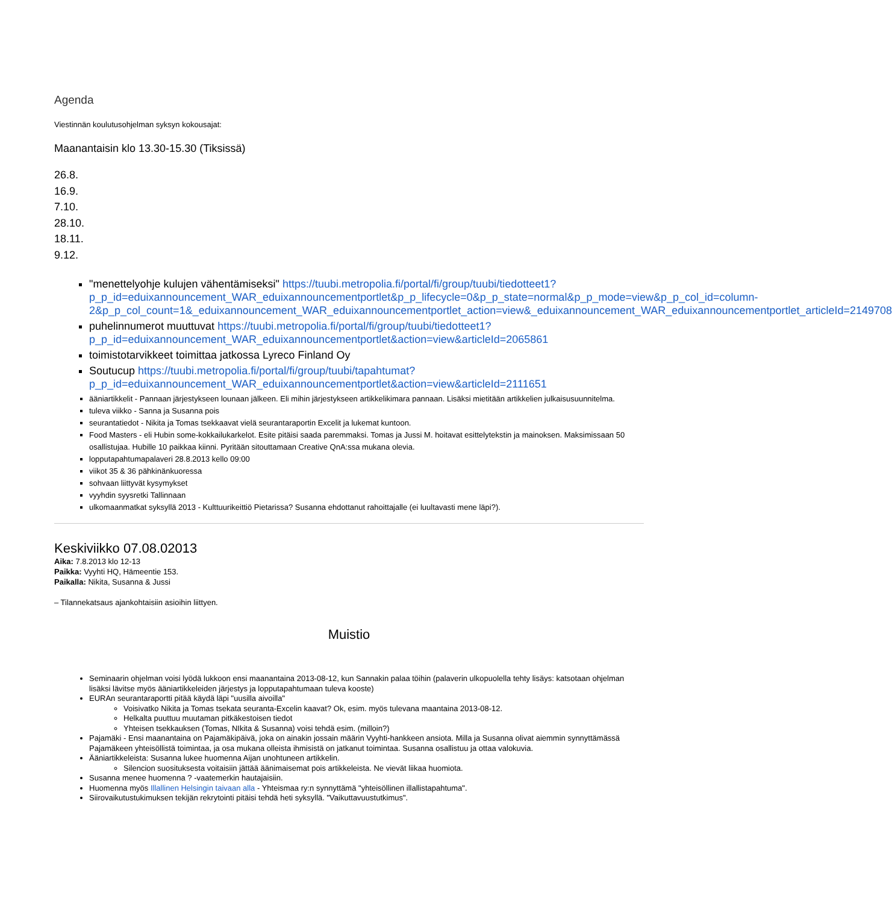Agenda
Viestinnän koulutusohjelman syksyn kokousajat:
Maanantaisin klo 13.30-15.30 (Tiksissä)
26.8.
16.9.
7.10.
28.10.
18.11.
9.12.
"menettelyohje kulujen vähentämiseksi" https://tuubi.metropolia.fi/portal/fi/group/tuubi/tiedotteet1?p_p_id=eduixannouncement_WAR_eduixannouncementportlet&p_p_lifecycle=0&p_p_state=normal&p_p_mode=view&p_p_col_id=column-2&p_p_col_count=1&_eduixannouncement_WAR_eduixannouncementportlet_action=view&_eduixannouncement_WAR_eduixannouncementportlet_articleId=2149708
puhelinnumerot muuttuvat https://tuubi.metropolia.fi/portal/fi/group/tuubi/tiedotteet1?p_p_id=eduixannouncement_WAR_eduixannouncementportlet&action=view&articleId=2065861
toimistotarvikkeet toimittaa jatkossa Lyreco Finland Oy
Soutucup https://tuubi.metropolia.fi/portal/fi/group/tuubi/tapahtumat?p_p_id=eduixannouncement_WAR_eduixannouncementportlet&action=view&articleId=2111651
ääniartikkelit - Pannaan järjestykseen lounaan jälkeen. Eli mihin järjestykseen artikkelikimara pannaan. Lisäksi mietitään artikkelien julkaisusuunnitelma.
tuleva viikko - Sanna ja Susanna pois
seurantatiedot - Nikita ja Tomas tsekkaavat vielä seurantaraportin Excelit ja lukemat kuntoon.
Food Masters - eli Hubin some-kokkailukarkelot. Esite pitäisi saada paremmaksi. Tomas ja Jussi M. hoitavat esittelytekstin ja mainoksen. Maksimissaan 50 osallistujaa. Hubille 10 paikkaa kiinni. Pyritään sitouttamaan Creative QnA:ssa mukana olevia.
lopputapahtumapalaveri 28.8.2013 kello 09:00
viikot 35 & 36 pähkinänkuoressa
sohvaan liittyvät kysymykset
vyyhdin syysretki Tallinnaan
ulkomaanmatkat syksyllä 2013 - Kulttuurikeittiö Pietarissa? Susanna ehdottanut rahoittajalle (ei luultavasti mene läpi?).
Keskiviikko 07.08.02013
Aika: 7.8.2013 klo 12-13
Paikka: Vyyhti HQ, Hämeentie 153.
Paikalla: Nikita, Susanna & Jussi
– Tilannekatsaus ajankohtaisiin asioihin liittyen.
Muistio
Seminaarin ohjelman voisi lyödä lukkoon ensi maanantaina 2013-08-12, kun Sannakin palaa töihin (palaverin ulkopuolella tehty lisäys: katsotaan ohjelman lisäksi lävitse myös ääniartikkeleiden järjestys ja lopputapahtumaan tuleva kooste)
EURAn seurantaraportti pitää käydä läpi "uusilla aivoilla"
Voisivatko Nikita ja Tomas tsekata seuranta-Excelin kaavat? Ok, esim. myös tulevana maantaina 2013-08-12.
Helkalta puuttuu muutaman pitkäkestoisen tiedot
Yhteisen tsekkauksen (Tomas, NIkita & Susanna) voisi tehdä esim. (milloin?)
Pajamäki - Ensi maanantaina on Pajamäkipäivä, joka on ainakin jossain määrin Vyyhti-hankkeen ansiota. Milla ja Susanna olivat aiemmin synnyttämässä Pajamäkeen yhteisöllistä toimintaa, ja osa mukana olleista ihmisistä on jatkanut toimintaa. Susanna osallistuu ja ottaa valokuvia.
Ääniartikkeleista: Susanna lukee huomenna Aijan unohtuneen artikkelin.
Silencion suosituksesta voitaisiin jättää äänimaisemat pois artikkeleista. Ne vievät liikaa huomiota.
Susanna menee huomenna ? -vaatemerkin hautajaisiin.
Huomenna myös Illallinen Helsingin taivaan alla - Yhteismaa ry:n synnyttämä "yhteisöllinen illallistapahtuma".
Siirovaikutustukimuksen tekijän rekrytointi pitäisi tehdä heti syksyllä. "Vaikuttavuustutkimus".